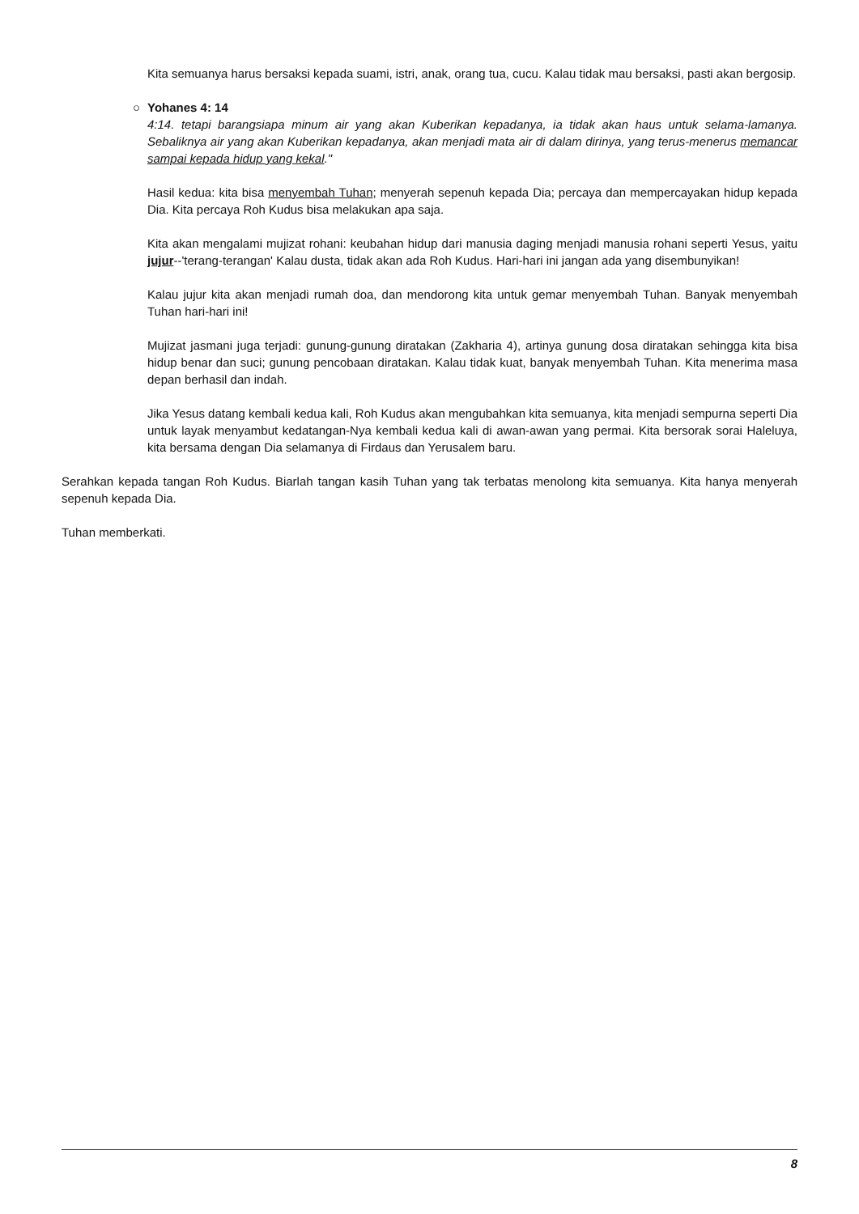Kita semuanya harus bersaksi kepada suami, istri, anak, orang tua, cucu. Kalau tidak mau bersaksi, pasti akan bergosip.
○ Yohanes 4: 14
4:14. tetapi barangsiapa minum air yang akan Kuberikan kepadanya, ia tidak akan haus untuk selama-lamanya. Sebaliknya air yang akan Kuberikan kepadanya, akan menjadi mata air di dalam dirinya, yang terus-menerus memancar sampai kepada hidup yang kekal."
Hasil kedua: kita bisa menyembah Tuhan; menyerah sepenuh kepada Dia; percaya dan mempercayakan hidup kepada Dia. Kita percaya Roh Kudus bisa melakukan apa saja.
Kita akan mengalami mujizat rohani: keubahan hidup dari manusia daging menjadi manusia rohani seperti Yesus, yaitu jujur--'terang-terangan' Kalau dusta, tidak akan ada Roh Kudus. Hari-hari ini jangan ada yang disembunyikan!
Kalau jujur kita akan menjadi rumah doa, dan mendorong kita untuk gemar menyembah Tuhan. Banyak menyembah Tuhan hari-hari ini!
Mujizat jasmani juga terjadi: gunung-gunung diratakan (Zakharia 4), artinya gunung dosa diratakan sehingga kita bisa hidup benar dan suci; gunung pencobaan diratakan. Kalau tidak kuat, banyak menyembah Tuhan. Kita menerima masa depan berhasil dan indah.
Jika Yesus datang kembali kedua kali, Roh Kudus akan mengubahkan kita semuanya, kita menjadi sempurna seperti Dia untuk layak menyambut kedatangan-Nya kembali kedua kali di awan-awan yang permai. Kita bersorak sorai Haleluya, kita bersama dengan Dia selamanya di Firdaus dan Yerusalem baru.
Serahkan kepada tangan Roh Kudus. Biarlah tangan kasih Tuhan yang tak terbatas menolong kita semuanya. Kita hanya menyerah sepenuh kepada Dia.
Tuhan memberkati.
8